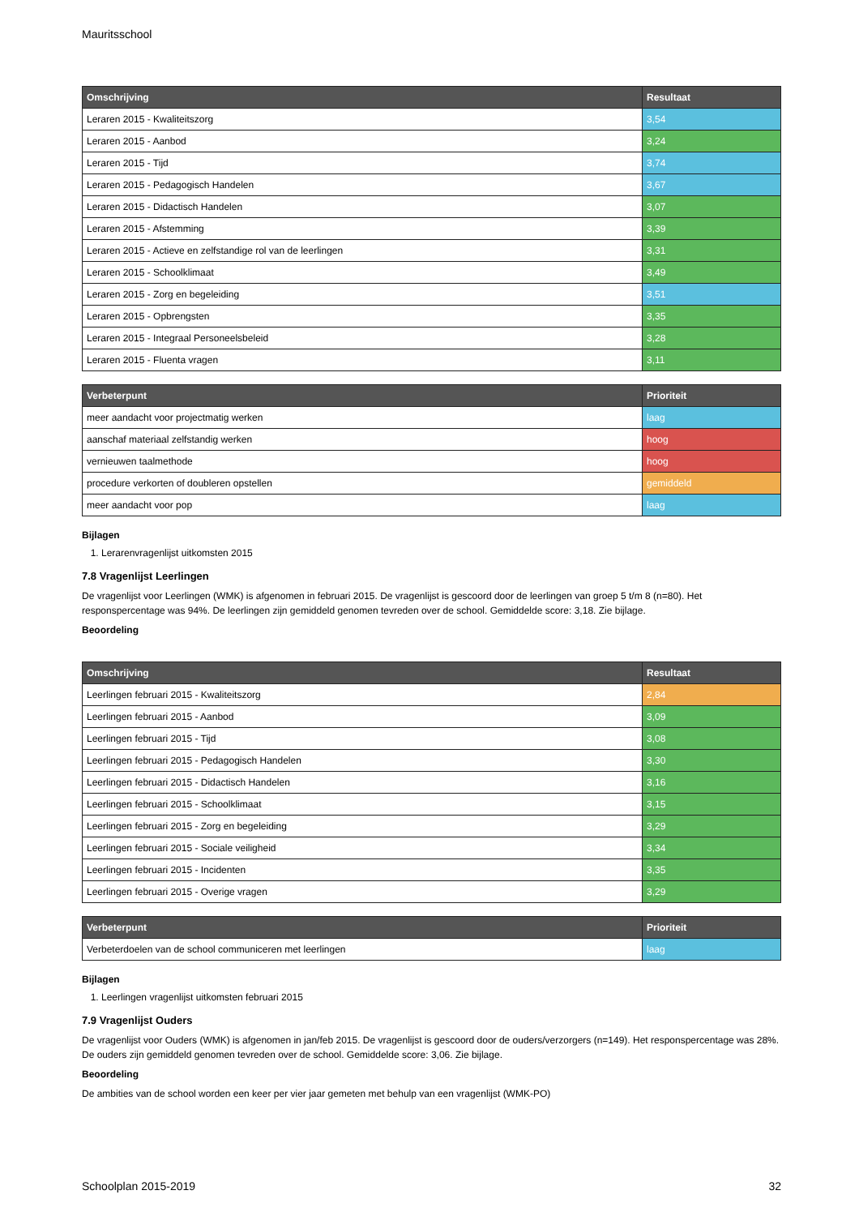Mauritsschool
| Omschrijving | Resultaat |
| --- | --- |
| Leraren 2015 - Kwaliteitszorg | 3,54 |
| Leraren 2015 - Aanbod | 3,24 |
| Leraren 2015 - Tijd | 3,74 |
| Leraren 2015 - Pedagogisch Handelen | 3,67 |
| Leraren 2015 - Didactisch Handelen | 3,07 |
| Leraren 2015 - Afstemming | 3,39 |
| Leraren 2015 - Actieve en zelfstandige rol van de leerlingen | 3,31 |
| Leraren 2015 - Schoolklimaat | 3,49 |
| Leraren 2015 - Zorg en begeleiding | 3,51 |
| Leraren 2015 - Opbrengsten | 3,35 |
| Leraren 2015 - Integraal Personeelsbeleid | 3,28 |
| Leraren 2015 - Fluenta vragen | 3,11 |
| Verbeterpunt | Prioriteit |
| --- | --- |
| meer aandacht voor projectmatig werken | laag |
| aanschaf materiaal zelfstandig werken | hoog |
| vernieuwen taalmethode | hoog |
| procedure verkorten of doubleren opstellen | gemiddeld |
| meer aandacht voor pop | laag |
Bijlagen
1. Lerarenvragenlijst uitkomsten 2015
7.8 Vragenlijst Leerlingen
De vragenlijst voor Leerlingen (WMK) is afgenomen in februari 2015. De vragenlijst is gescoord door de leerlingen van groep 5 t/m 8 (n=80). Het responspercentage was 94%. De leerlingen zijn gemiddeld genomen tevreden over de school. Gemiddelde score: 3,18. Zie bijlage.
Beoordeling
| Omschrijving | Resultaat |
| --- | --- |
| Leerlingen februari 2015 - Kwaliteitszorg | 2,84 |
| Leerlingen februari 2015 - Aanbod | 3,09 |
| Leerlingen februari 2015 - Tijd | 3,08 |
| Leerlingen februari 2015 - Pedagogisch Handelen | 3,30 |
| Leerlingen februari 2015 - Didactisch Handelen | 3,16 |
| Leerlingen februari 2015 - Schoolklimaat | 3,15 |
| Leerlingen februari 2015 - Zorg en begeleiding | 3,29 |
| Leerlingen februari 2015 - Sociale veiligheid | 3,34 |
| Leerlingen februari 2015 - Incidenten | 3,35 |
| Leerlingen februari 2015 - Overige vragen | 3,29 |
| Verbeterpunt | Prioriteit |
| --- | --- |
| Verbeterdoelen van de school communiceren met leerlingen | laag |
Bijlagen
1. Leerlingen vragenlijst uitkomsten februari 2015
7.9 Vragenlijst Ouders
De vragenlijst voor Ouders (WMK) is afgenomen in jan/feb 2015. De vragenlijst is gescoord door de ouders/verzorgers (n=149). Het responspercentage was 28%. De ouders zijn gemiddeld genomen tevreden over de school. Gemiddelde score: 3,06. Zie bijlage.
Beoordeling
De ambities van de school worden een keer per vier jaar gemeten met behulp van een vragenlijst (WMK-PO)
Schoolplan 2015-2019 32